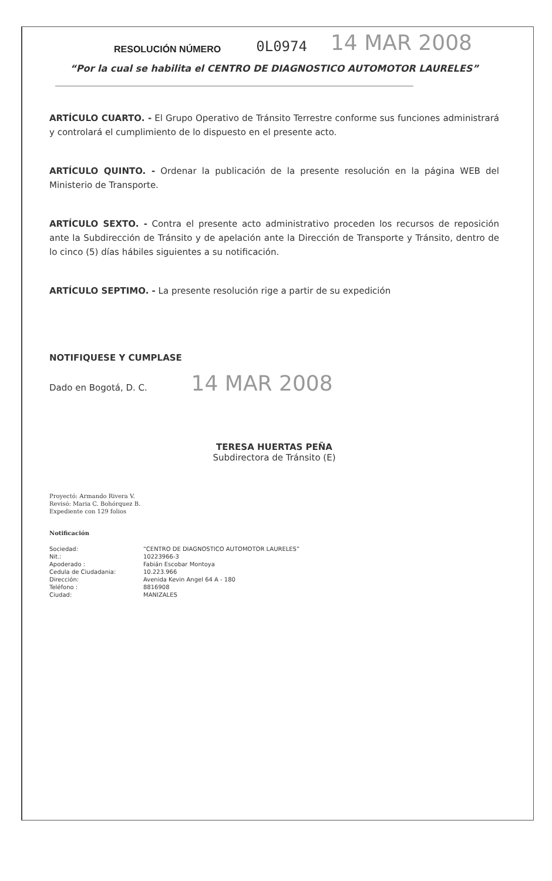RESOLUCIÓN NÚMERO 0L0974 14 MAR 2008
“Por la cual se habilita el CENTRO DE DIAGNOSTICO AUTOMOTOR LAURELES”
ARTÍCULO CUARTO. - El Grupo Operativo de Tránsito Terrestre conforme sus funciones administrará y controlará el cumplimiento de lo dispuesto en el presente acto.
ARTÍCULO QUINTO. - Ordenar la publicación de la presente resolución en la página WEB del Ministerio de Transporte.
ARTÍCULO SEXTO. - Contra el presente acto administrativo proceden los recursos de reposición ante la Subdirección de Tránsito y de apelación ante la Dirección de Transporte y Tránsito, dentro de lo cinco (5) días hábiles siguientes a su notificación.
ARTÍCULO SEPTIMO. - La presente resolución rige a partir de su expedición
NOTIFIQUESE Y CUMPLASE
Dado en Bogotá, D. C. 14 MAR 2008
TERESA HUERTAS PEÑA
Subdirectora de Tránsito (E)
Proyectó: Armando Rivera V.
Revisó: Maria C. Bohórquez B.
Expediente con 129 folios
Notificación
| Sociedad: | “CENTRO DE DIAGNOSTICO AUTOMOTOR LAURELES” |
| Nit.: | 10223966-3 |
| Apoderado : | Fabián Escobar Montoya |
| Cedula de Ciudadania: | 10.223.966 |
| Dirección: | Avenida Kevin Angel 64 A - 180 |
| Teléfono : | 8816908 |
| Ciudad: | MANIZALES |